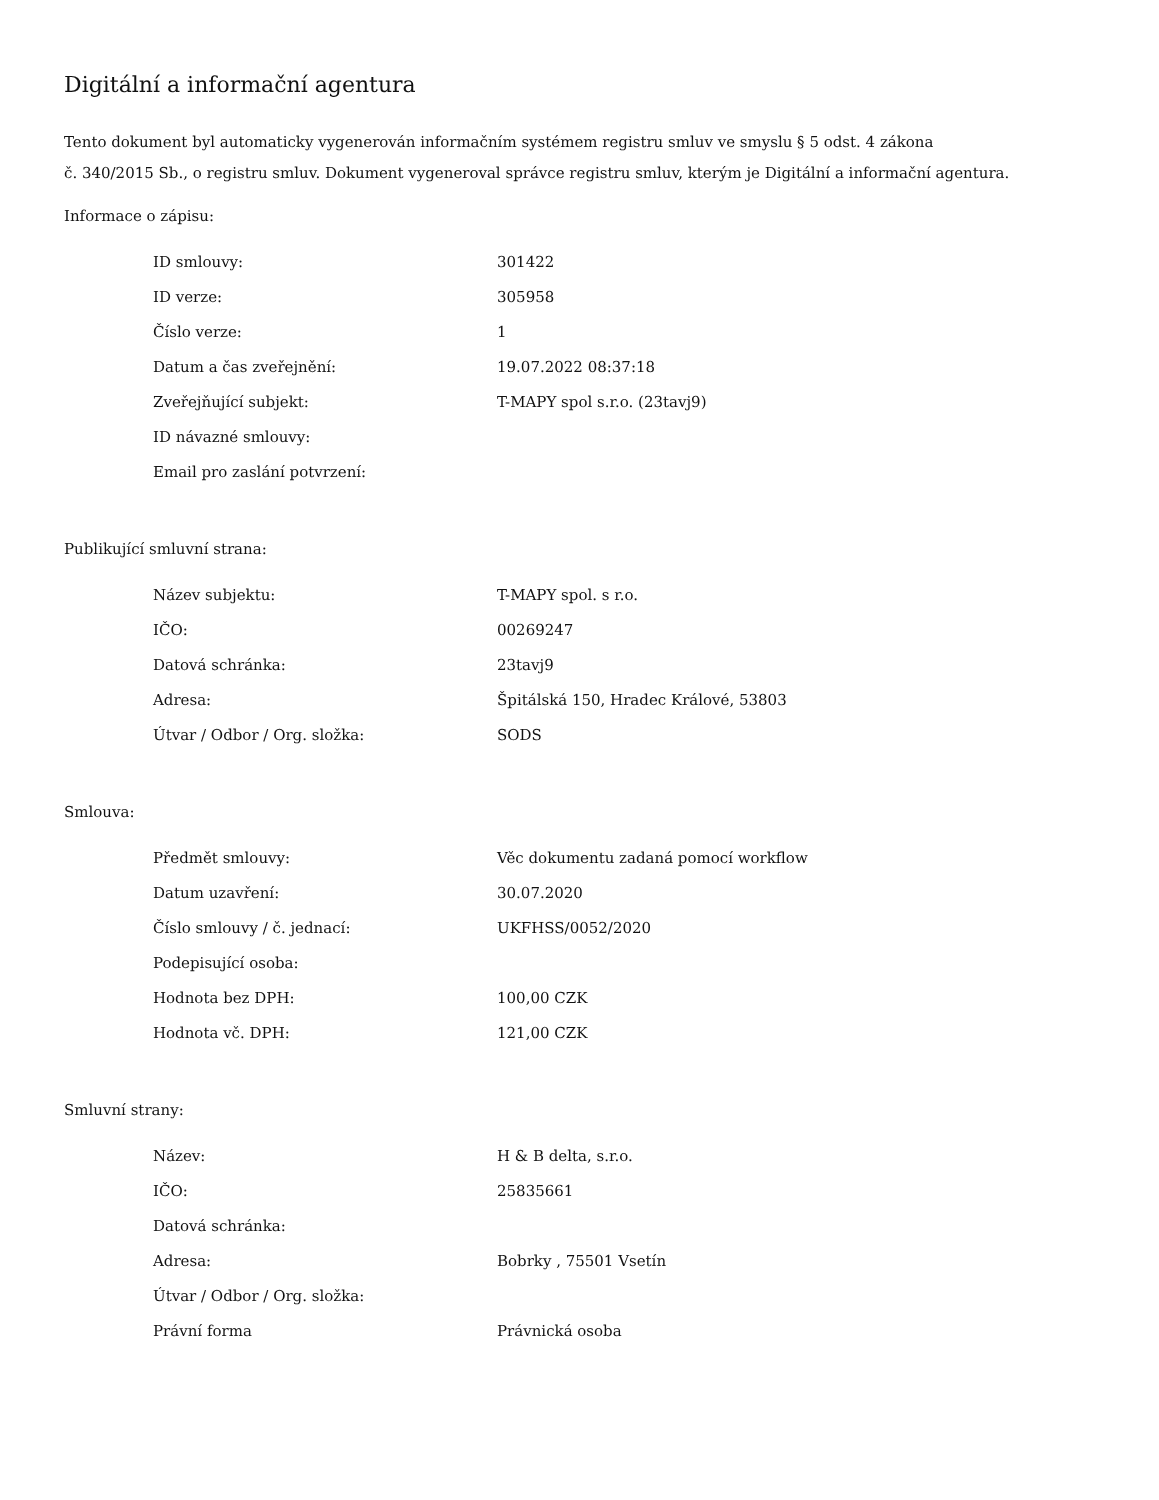Digitální a informační agentura
Tento dokument byl automaticky vygenerován informačním systémem registru smluv ve smyslu § 5 odst. 4 zákona
č. 340/2015 Sb., o registru smluv. Dokument vygeneroval správce registru smluv, kterým je Digitální a informační agentura.
Informace o zápisu:
| ID smlouvy: | 301422 |
| ID verze: | 305958 |
| Číslo verze: | 1 |
| Datum a čas zveřejnění: | 19.07.2022 08:37:18 |
| Zveřejňující subjekt: | T-MAPY spol s.r.o. (23tavj9) |
| ID návazné smlouvy: | |
| Email pro zaslání potvrzení: | |
Publikující smluvní strana:
| Název subjektu: | T-MAPY spol. s r.o. |
| IČO: | 00269247 |
| Datová schránka: | 23tavj9 |
| Adresa: | Špitálská 150, Hradec Králové, 53803 |
| Útvar / Odbor / Org. složka: | SODS |
Smlouva:
| Předmět smlouvy: | Věc dokumentu zadaná pomocí workflow |
| Datum uzavření: | 30.07.2020 |
| Číslo smlouvy / č. jednací: | UKFHSS/0052/2020 |
| Podepisující osoba: | |
| Hodnota bez DPH: | 100,00 CZK |
| Hodnota vč. DPH: | 121,00 CZK |
Smluvní strany:
| Název: | H & B delta, s.r.o. |
| IČO: | 25835661 |
| Datová schránka: | |
| Adresa: | Bobrky , 75501 Vsetín |
| Útvar / Odbor / Org. složka: | |
| Právní forma | Právnická osoba |